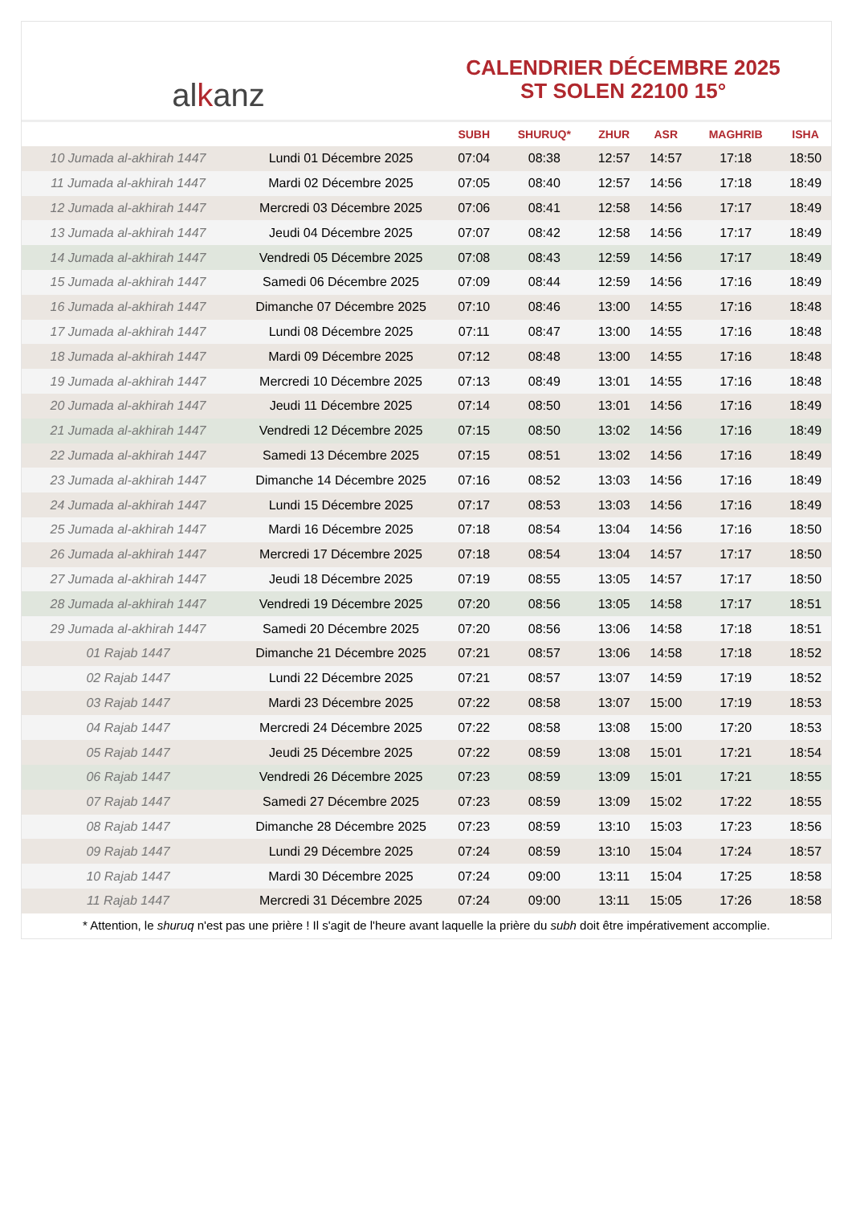al k anz
CALENDRIER DÉCEMBRE 2025
ST SOLEN 22100 15°
| | | SUBH | SHURUQ* | ZHUR | ASR | MAGHRIB | ISHA |
| --- | --- | --- | --- | --- | --- | --- | --- |
| 10 Jumada al-akhirah 1447 | Lundi 01 Décembre 2025 | 07:04 | 08:38 | 12:57 | 14:57 | 17:18 | 18:50 |
| 11 Jumada al-akhirah 1447 | Mardi 02 Décembre 2025 | 07:05 | 08:40 | 12:57 | 14:56 | 17:18 | 18:49 |
| 12 Jumada al-akhirah 1447 | Mercredi 03 Décembre 2025 | 07:06 | 08:41 | 12:58 | 14:56 | 17:17 | 18:49 |
| 13 Jumada al-akhirah 1447 | Jeudi 04 Décembre 2025 | 07:07 | 08:42 | 12:58 | 14:56 | 17:17 | 18:49 |
| 14 Jumada al-akhirah 1447 | Vendredi 05 Décembre 2025 | 07:08 | 08:43 | 12:59 | 14:56 | 17:17 | 18:49 |
| 15 Jumada al-akhirah 1447 | Samedi 06 Décembre 2025 | 07:09 | 08:44 | 12:59 | 14:56 | 17:16 | 18:49 |
| 16 Jumada al-akhirah 1447 | Dimanche 07 Décembre 2025 | 07:10 | 08:46 | 13:00 | 14:55 | 17:16 | 18:48 |
| 17 Jumada al-akhirah 1447 | Lundi 08 Décembre 2025 | 07:11 | 08:47 | 13:00 | 14:55 | 17:16 | 18:48 |
| 18 Jumada al-akhirah 1447 | Mardi 09 Décembre 2025 | 07:12 | 08:48 | 13:00 | 14:55 | 17:16 | 18:48 |
| 19 Jumada al-akhirah 1447 | Mercredi 10 Décembre 2025 | 07:13 | 08:49 | 13:01 | 14:55 | 17:16 | 18:48 |
| 20 Jumada al-akhirah 1447 | Jeudi 11 Décembre 2025 | 07:14 | 08:50 | 13:01 | 14:56 | 17:16 | 18:49 |
| 21 Jumada al-akhirah 1447 | Vendredi 12 Décembre 2025 | 07:15 | 08:50 | 13:02 | 14:56 | 17:16 | 18:49 |
| 22 Jumada al-akhirah 1447 | Samedi 13 Décembre 2025 | 07:15 | 08:51 | 13:02 | 14:56 | 17:16 | 18:49 |
| 23 Jumada al-akhirah 1447 | Dimanche 14 Décembre 2025 | 07:16 | 08:52 | 13:03 | 14:56 | 17:16 | 18:49 |
| 24 Jumada al-akhirah 1447 | Lundi 15 Décembre 2025 | 07:17 | 08:53 | 13:03 | 14:56 | 17:16 | 18:49 |
| 25 Jumada al-akhirah 1447 | Mardi 16 Décembre 2025 | 07:18 | 08:54 | 13:04 | 14:56 | 17:16 | 18:50 |
| 26 Jumada al-akhirah 1447 | Mercredi 17 Décembre 2025 | 07:18 | 08:54 | 13:04 | 14:57 | 17:17 | 18:50 |
| 27 Jumada al-akhirah 1447 | Jeudi 18 Décembre 2025 | 07:19 | 08:55 | 13:05 | 14:57 | 17:17 | 18:50 |
| 28 Jumada al-akhirah 1447 | Vendredi 19 Décembre 2025 | 07:20 | 08:56 | 13:05 | 14:58 | 17:17 | 18:51 |
| 29 Jumada al-akhirah 1447 | Samedi 20 Décembre 2025 | 07:20 | 08:56 | 13:06 | 14:58 | 17:18 | 18:51 |
| 01 Rajab 1447 | Dimanche 21 Décembre 2025 | 07:21 | 08:57 | 13:06 | 14:58 | 17:18 | 18:52 |
| 02 Rajab 1447 | Lundi 22 Décembre 2025 | 07:21 | 08:57 | 13:07 | 14:59 | 17:19 | 18:52 |
| 03 Rajab 1447 | Mardi 23 Décembre 2025 | 07:22 | 08:58 | 13:07 | 15:00 | 17:19 | 18:53 |
| 04 Rajab 1447 | Mercredi 24 Décembre 2025 | 07:22 | 08:58 | 13:08 | 15:00 | 17:20 | 18:53 |
| 05 Rajab 1447 | Jeudi 25 Décembre 2025 | 07:22 | 08:59 | 13:08 | 15:01 | 17:21 | 18:54 |
| 06 Rajab 1447 | Vendredi 26 Décembre 2025 | 07:23 | 08:59 | 13:09 | 15:01 | 17:21 | 18:55 |
| 07 Rajab 1447 | Samedi 27 Décembre 2025 | 07:23 | 08:59 | 13:09 | 15:02 | 17:22 | 18:55 |
| 08 Rajab 1447 | Dimanche 28 Décembre 2025 | 07:23 | 08:59 | 13:10 | 15:03 | 17:23 | 18:56 |
| 09 Rajab 1447 | Lundi 29 Décembre 2025 | 07:24 | 08:59 | 13:10 | 15:04 | 17:24 | 18:57 |
| 10 Rajab 1447 | Mardi 30 Décembre 2025 | 07:24 | 09:00 | 13:11 | 15:04 | 17:25 | 18:58 |
| 11 Rajab 1447 | Mercredi 31 Décembre 2025 | 07:24 | 09:00 | 13:11 | 15:05 | 17:26 | 18:58 |
* Attention, le shuruq n'est pas une prière ! Il s'agit de l'heure avant laquelle la prière du subh doit être impérativement accomplie.